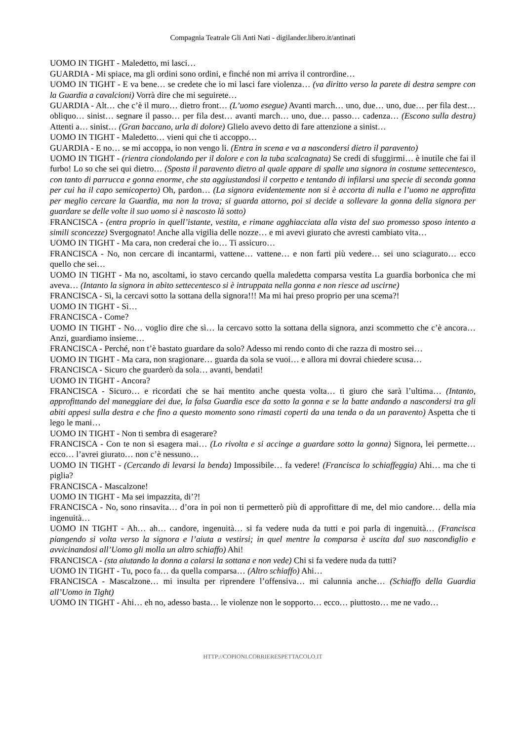Compagnia Teatrale Gli Anti Nati - digilander.libero.it/antinati
UOMO IN TIGHT - Maledetto, mi lasci…
GUARDIA - Mi spiace, ma gli ordini sono ordini, e finché non mi arriva il contrordine…
UOMO IN TIGHT - E va bene… se credete che io mi lasci fare violenza… (va diritto verso la parete di destra sempre con la Guardia a cavalcioni) Vorrà dire che mi seguirete…
GUARDIA - Alt… che c’è il muro… dietro front… (L’uomo esegue) Avanti march… uno, due… uno, due… per fila dest… obliquo… sinist… segnare il passo… per fila dest… avanti march… uno, due… passo… cadenza… (Escono sulla destra) Attenti a… sinist… (Gran baccano, urla di dolore) Glielo avevo detto di fare attenzione a sinist…
UOMO IN TIGHT - Maledetto… vieni qui che ti accoppo…
GUARDIA - E no… se mi accoppa, io non vengo li. (Entra in scena e va a nascondersi dietro il paravento)
UOMO IN TIGHT - (rientra ciondolando per il dolore e con la tuba scalcagnata) Se credi di sfuggirmi… è inutile che fai il furbo! Lo so che sei qui dietro… (Sposta il paravento dietro al quale appare di spalle una signora in costume settecentesco, con tanto di parrucca e gonna enorme, che sta aggiustandosi il corpetto e tentando di infilarsi una specie di seconda gonna per cui ha il capo semicoperto) Oh, pardon… (La signora evidentemente non si è accorta di nulla e l’uomo ne approfitta per meglio cercare la Guardia, ma non la trova; si guarda attorno, poi si decide a sollevare la gonna della signora per guardare se delle volte il suo uomo si è nascosto là sotto)
FRANCISCA - (entra proprio in quell’istante, vestita, e rimane agghiacciata alla vista del suo promesso sposo intento a simili sconcezze) Svergognato! Anche alla vigilia delle nozze… e mi avevi giurato che avresti cambiato vita…
UOMO IN TIGHT - Ma cara, non crederai che io… Ti assicuro…
FRANCISCA - No, non cercare di incantarmi, vattene… vattene… e non farti più vedere… sei uno sciagurato… ecco quello che sei…
UOMO IN TIGHT - Ma no, ascoltami, io stavo cercando quella maledetta comparsa vestita La guardia borbonica che mi aveva… (Intanto la signora in abito settecentesco si è intruppata nella gonna e non riesce ad uscirne)
FRANCISCA - Sì, la cercavi sotto la sottana della signora!!! Ma mi hai preso proprio per una scema?!
UOMO IN TIGHT - Sì…
FRANCISCA - Come?
UOMO IN TIGHT - No… voglio dire che sì… la cercavo sotto la sottana della signora, anzi scommetto che c’è ancora… Anzi, guardiamo insieme…
FRANCISCA - Perché, non t’è bastato guardare da solo? Adesso mi rendo conto di che razza di mostro sei…
UOMO IN TIGHT - Ma cara, non sragionare… guarda da sola se vuoi… e allora mi dovrai chiedere scusa…
FRANCISCA - Sicuro che guarderò da sola… avanti, bendati!
UOMO IN TIGHT - Ancora?
FRANCISCA - Sicuro… e ricordati che se hai mentito anche questa volta… ti giuro che sarà l’ultima… (Intanto, approfittando del maneggiare dei due, la falsa Guardia esce da sotto la gonna e se la batte andando a nascondersi tra gli abiti appesi sulla destra e che fino a questo momento sono rimasti coperti da una tenda o da un paravento) Aspetta che ti lego le mani…
UOMO IN TIGHT - Non ti sembra di esagerare?
FRANCISCA - Con te non si esagera mai… (Lo rivolta e si accinge a guardare sotto la gonna) Signora, lei permette… ecco… l’avrei giurato… non c’è nessuno…
UOMO IN TIGHT - (Cercando di levarsi la benda) Impossibile… fa vedere! (Francisca lo schiaffeggia) Ahi… ma che ti piglia?
FRANCISCA - Mascalzone!
UOMO IN TIGHT - Ma sei impazzita, di’?!
FRANCISCA - No, sono rinsavita… d’ora in poi non ti permetterò più di approfittare di me, del mio candore… della mia ingenuità…
UOMO IN TIGHT - Ah… ah… candore, ingenuità… si fa vedere nuda da tutti e poi parla di ingenuità… (Francisca piangendo si volta verso la signora e l’aiuta a vestirsi; in quel mentre la comparsa è uscita dal suo nascondiglio e avvicinandosi all’Uomo gli molla un altro schiaffo) Ahi!
FRANCISCA - (sta aiutando la donna a calarsi la sottana e non vede) Chi si fa vedere nuda da tutti?
UOMO IN TIGHT - Tu, poco fa… da quella comparsa… (Altro schiaffo) Ahi…
FRANCISCA - Mascalzone… mi insulta per riprendere l’offensiva… mi calunnia anche… (Schiaffo della Guardia all’Uomo in Tight)
UOMO IN TIGHT - Ahi… eh no, adesso basta… le violenze non le sopporto… ecco… piuttosto… me ne vado…
HTTP://COPIONI.CORRIERESPETTACOLO.IT